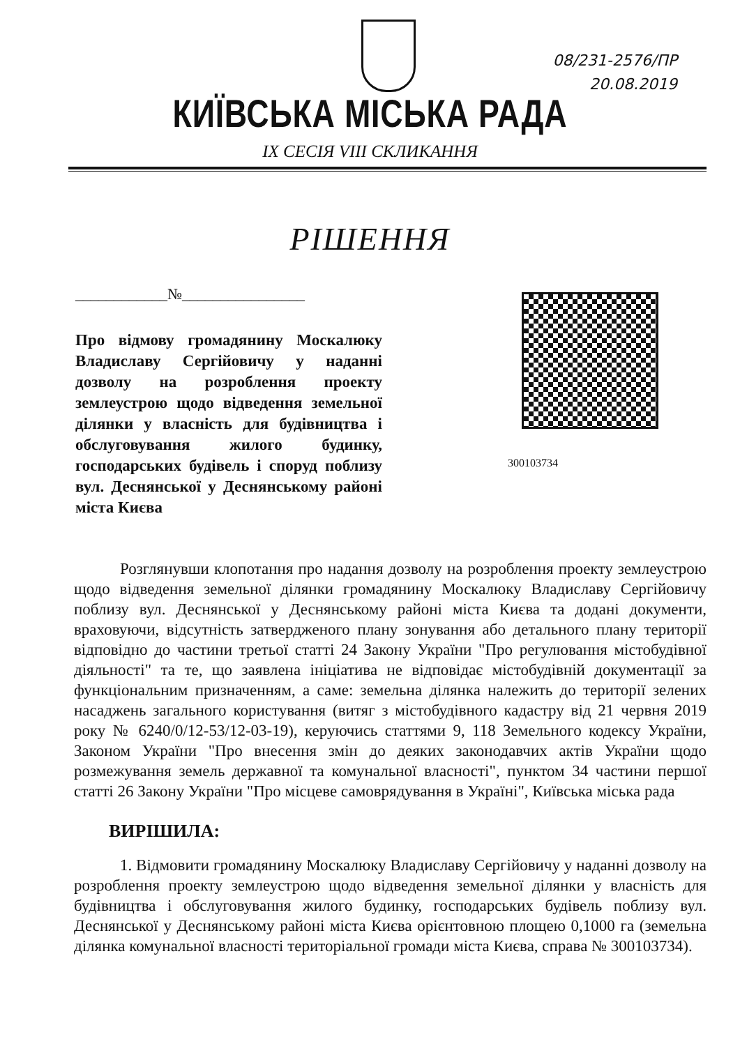08/231-2576/ПР
20.08.2019
КИЇВСЬКА МІСЬКА РАДА
IX СЕСІЯ VIII СКЛИКАННЯ
РІШЕННЯ
____________№________________
Про відмову громадянину Москалюку Владиславу Сергійовичу у наданні дозволу на розроблення проекту землеустрою щодо відведення земельної ділянки у власність для будівництва і обслуговування жилого будинку, господарських будівель і споруд поблизу вул. Деснянської у Деснянському районі міста Києва
300103734
Розглянувши клопотання про надання дозволу на розроблення проекту землеустрою щодо відведення земельної ділянки громадянину Москалюку Владиславу Сергійовичу поблизу вул. Деснянської у Деснянському районі міста Києва та додані документи, враховуючи, відсутність затвердженого плану зонування або детального плану території відповідно до частини третьої статті 24 Закону України "Про регулювання містобудівної діяльності" та те, що заявлена ініціатива не відповідає містобудівній документації за функціональним призначенням, а саме: земельна ділянка належить до території зелених насаджень загального користування (витяг з містобудівного кадастру від 21 червня 2019 року № 6240/0/12-53/12-03-19), керуючись статтями 9, 118 Земельного кодексу України, Законом України "Про внесення змін до деяких законодавчих актів України щодо розмежування земель державної та комунальної власності", пунктом 34 частини першої статті 26 Закону України "Про місцеве самоврядування в Україні", Київська міська рада
ВИРІШИЛА:
1. Відмовити громадянину Москалюку Владиславу Сергійовичу у наданні дозволу на розроблення проекту землеустрою щодо відведення земельної ділянки у власність для будівництва і обслуговування жилого будинку, господарських будівель поблизу вул. Деснянської у Деснянському районі міста Києва орієнтовною площею 0,1000 га (земельна ділянка комунальної власності територіальної громади міста Києва, справа № 300103734).